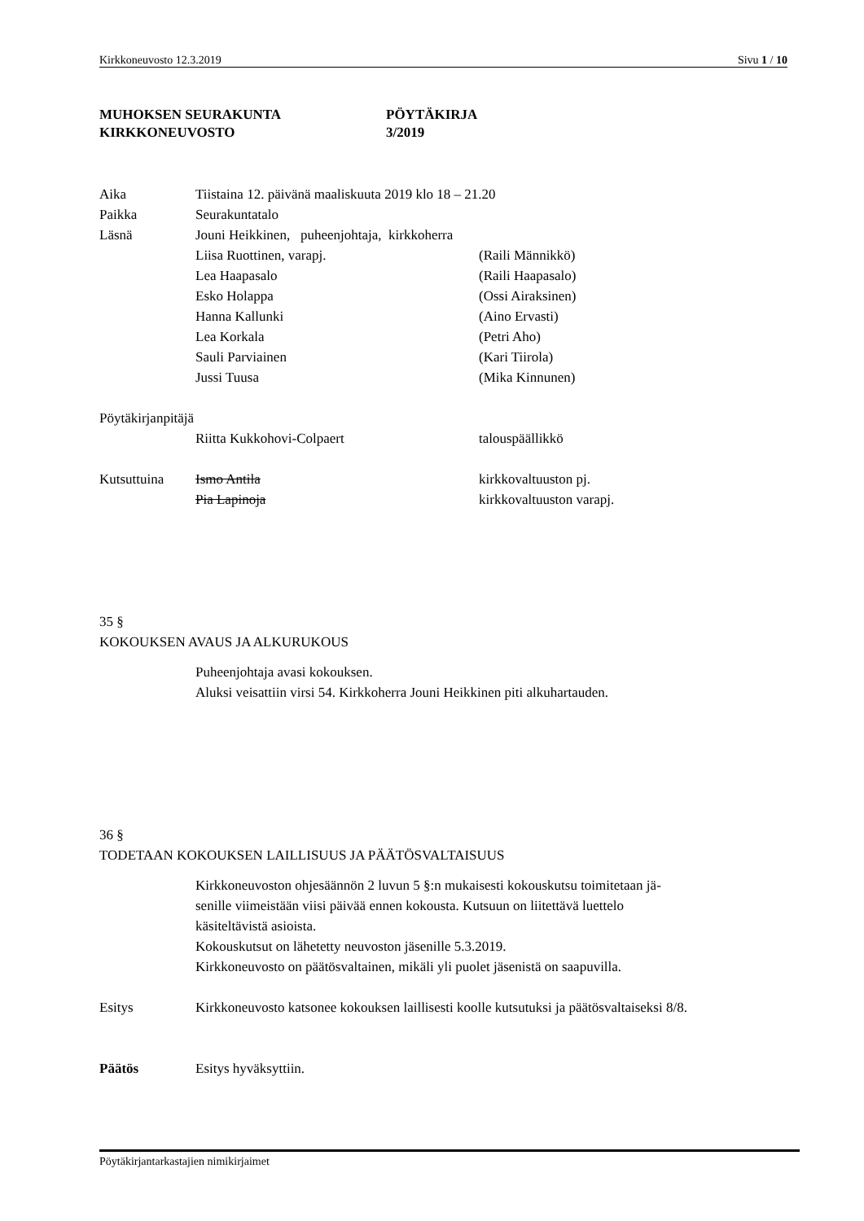Kirkkoneuvosto 12.3.2019 Sivu 1 / 10
MUHOKSEN SEURAKUNTA
KIRKKONEUVOSTO
PÖYTÄKIRJA
3/2019
Aika Tiistaina 12. päivänä maaliskuuta 2019 klo 18 – 21.20
Paikka Seurakuntatalo
Läsnä Jouni Heikkinen, puheenjohtaja, kirkkoherra
Liisa Ruottinen, varapj. (Raili Männikkö)
Lea Haapasalo (Raili Haapasalo)
Esko Holappa (Ossi Airaksinen)
Hanna Kallunki (Aino Ervasti)
Lea Korkala (Petri Aho)
Sauli Parviainen (Kari Tiirola)
Jussi Tuusa (Mika Kinnunen)
Pöytäkirjanpitäjä
Riitta Kukkohovi-Colpaert talouspäällikkö
Kutsuttuina Ismo Antila kirkkovaltuuston pj.
Pia Lapinoja kirkkovaltuuston varapj.
35 §
KOKOUKSEN AVAUS JA ALKURUKOUS
Puheenjohtaja avasi kokouksen.
Aluksi veisattiin virsi 54. Kirkkoherra Jouni Heikkinen piti alkuhartauden.
36 §
TODETAAN KOKOUKSEN LAILLISUUS JA PÄÄTÖSVALTAISUUS
Kirkkoneuvoston ohjesäännön 2 luvun 5 §:n mukaisesti kokouskutsu toimitetaan jä-
senille viimeistään viisi päivää ennen kokousta. Kutsuun on liitettävä luettelo
käsiteltävistä asioista.
Kokouskutsut on lähetetty neuvoston jäsenille 5.3.2019.
Kirkkoneuvosto on päätösvaltainen, mikäli yli puolet jäsenistä on saapuvilla.
Esitys Kirkkoneuvosto katsonee kokouksen laillisesti koolle kutsutuksi ja päätösvaltaiseksi 8/8.
Päätös Esitys hyväksyttiin.
Pöytäkirjantarkastajien nimikirjaimet